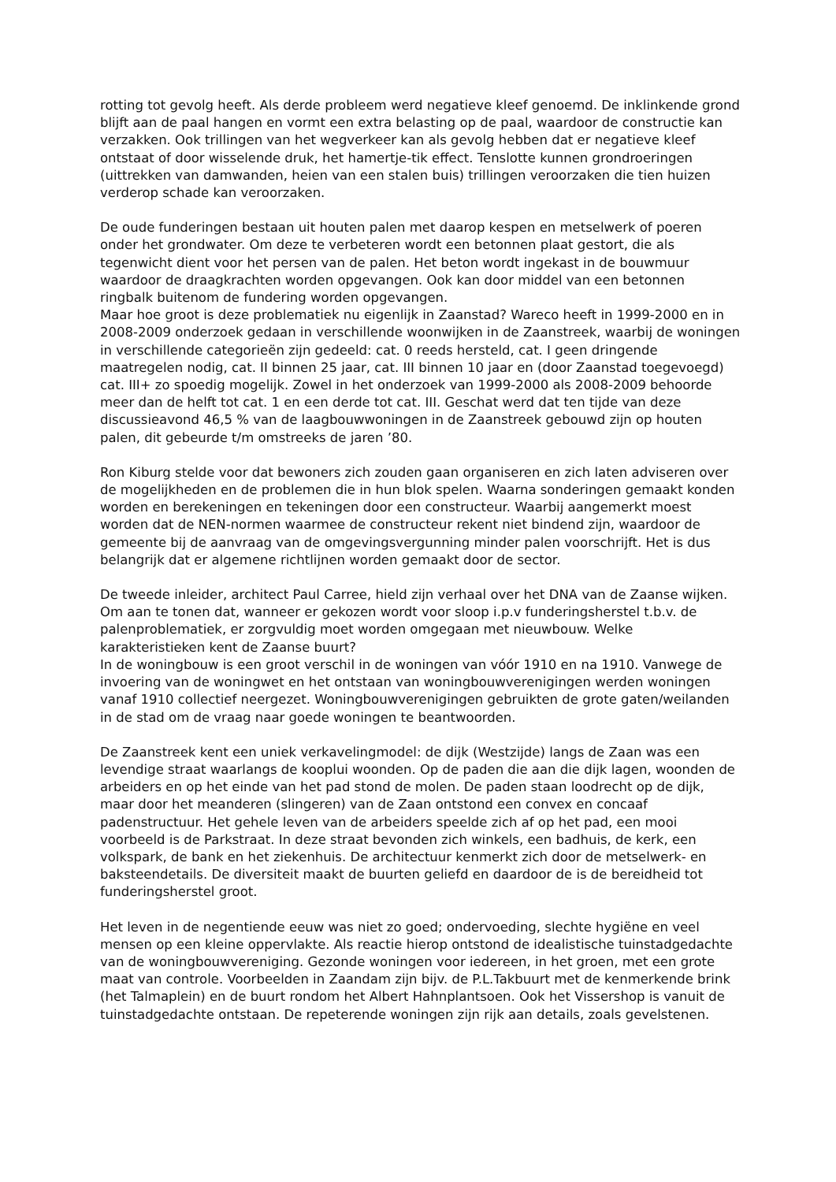rotting tot gevolg heeft. Als derde probleem werd negatieve kleef genoemd. De inklinkende grond blijft aan de paal hangen en vormt een extra belasting op de paal, waardoor de constructie kan verzakken. Ook trillingen van het wegverkeer kan als gevolg hebben dat er negatieve kleef ontstaat of door wisselende druk, het hamertje-tik effect. Tenslotte kunnen grondroeringen (uittrekken van damwanden, heien van een stalen buis) trillingen veroorzaken die tien huizen verderop schade kan veroorzaken.
De oude funderingen bestaan uit houten palen met daarop kespen en metselwerk of poeren onder het grondwater. Om deze te verbeteren wordt een betonnen plaat gestort, die als tegenwicht dient voor het persen van de palen. Het beton wordt ingekast in de bouwmuur waardoor de draagkrachten worden opgevangen. Ook kan door middel van een betonnen ringbalk buitenom de fundering worden opgevangen.
Maar hoe groot is deze problematiek nu eigenlijk in Zaanstad? Wareco heeft in 1999-2000 en in 2008-2009 onderzoek gedaan in verschillende woonwijken in de Zaanstreek, waarbij de woningen in verschillende categorieën zijn gedeeld: cat. 0 reeds hersteld, cat. I geen dringende maatregelen nodig, cat. II binnen 25 jaar, cat. III binnen 10 jaar en (door Zaanstad toegevoegd) cat. III+ zo spoedig mogelijk. Zowel in het onderzoek van 1999-2000 als 2008-2009 behoorde meer dan de helft tot cat. 1 en een derde tot cat. III. Geschat werd dat ten tijde van deze discussieavond 46,5 % van de laagbouwwoningen in de Zaanstreek gebouwd zijn op houten palen, dit gebeurde t/m omstreeks de jaren ’80.
Ron Kiburg stelde voor dat bewoners zich zouden gaan organiseren en zich laten adviseren over de mogelijkheden en de problemen die in hun blok spelen. Waarna sonderingen gemaakt konden worden en berekeningen en tekeningen door een constructeur. Waarbij aangemerkt moest worden dat de NEN-normen waarmee de constructeur rekent niet bindend zijn, waardoor de gemeente bij de aanvraag van de omgevingsvergunning minder palen voorschrijft. Het is dus belangrijk dat er algemene richtlijnen worden gemaakt door de sector.
De tweede inleider, architect Paul Carree, hield zijn verhaal over het DNA van de Zaanse wijken. Om aan te tonen dat, wanneer er gekozen wordt voor sloop i.p.v funderingsherstel t.b.v. de palenproblematiek, er zorgvuldig moet worden omgegaan met nieuwbouw. Welke karakteristieken kent de Zaanse buurt?
In de woningbouw is een groot verschil in de woningen van vóór 1910 en na 1910. Vanwege de invoering van de woningwet en het ontstaan van woningbouwverenigingen werden woningen vanaf 1910 collectief neergezet. Woningbouwverenigingen gebruikten de grote gaten/weilanden in de stad om de vraag naar goede woningen te beantwoorden.
De Zaanstreek kent een uniek verkavelingmodel: de dijk (Westzijde) langs de Zaan was een levendige straat waarlangs de kooplui woonden. Op de paden die aan die dijk lagen, woonden de arbeiders en op het einde van het pad stond de molen. De paden staan loodrecht op de dijk, maar door het meanderen (slingeren) van de Zaan ontstond een convex en concaaf padenstructuur. Het gehele leven van de arbeiders speelde zich af op het pad, een mooi voorbeeld is de Parkstraat. In deze straat bevonden zich winkels, een badhuis, de kerk, een volkspark, de bank en het ziekenhuis. De architectuur kenmerkt zich door de metselwerk- en baksteendetails. De diversiteit maakt de buurten geliefd en daardoor de is de bereidheid tot funderingsherstel groot.
Het leven in de negentiende eeuw was niet zo goed; ondervoeding, slechte hygiëne en veel mensen op een kleine oppervlakte. Als reactie hierop ontstond de idealistische tuinstadgedachte van de woningbouwvereniging. Gezonde woningen voor iedereen, in het groen, met een grote maat van controle. Voorbeelden in Zaandam zijn bijv. de P.L.Takbuurt met de kenmerkende brink (het Talmaplein) en de buurt rondom het Albert Hahnplantsoen. Ook het Vissershop is vanuit de tuinstadgedachte ontstaan. De repeterende woningen zijn rijk aan details, zoals gevelstenen.